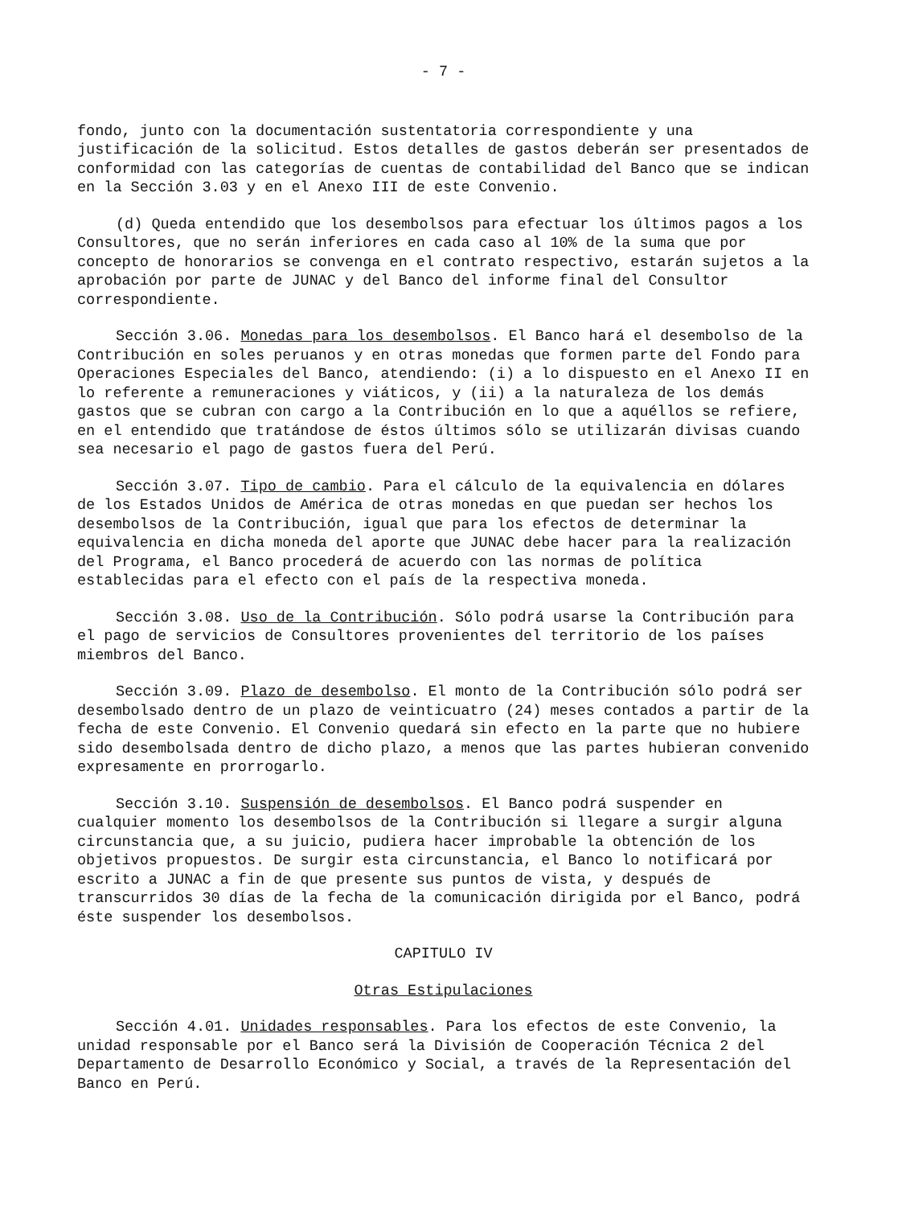- 7 -
fondo, junto con la documentación sustentatoria correspondiente y una justificación de la solicitud. Estos detalles de gastos deberán ser presentados de conformidad con las categorías de cuentas de contabilidad del Banco que se indican en la Sección 3.03 y en el Anexo III de este Convenio.
(d) Queda entendido que los desembolsos para efectuar los últimos pagos a los Consultores, que no serán inferiores en cada caso al 10% de la suma que por concepto de honorarios se convenga en el contrato respectivo, estarán sujetos a la aprobación por parte de JUNAC y del Banco del informe final del Consultor correspondiente.
Sección 3.06. Monedas para los desembolsos. El Banco hará el desembolso de la Contribución en soles peruanos y en otras monedas que formen parte del Fondo para Operaciones Especiales del Banco, atendiendo: (i) a lo dispuesto en el Anexo II en lo referente a remuneraciones y viáticos, y (ii) a la naturaleza de los demás gastos que se cubran con cargo a la Contribución en lo que a aquéllos se refiere, en el entendido que tratándose de éstos últimos sólo se utilizarán divisas cuando sea necesario el pago de gastos fuera del Perú.
Sección 3.07. Tipo de cambio. Para el cálculo de la equivalencia en dólares de los Estados Unidos de América de otras monedas en que puedan ser hechos los desembolsos de la Contribución, igual que para los efectos de determinar la equivalencia en dicha moneda del aporte que JUNAC debe hacer para la realización del Programa, el Banco procederá de acuerdo con las normas de política establecidas para el efecto con el país de la respectiva moneda.
Sección 3.08. Uso de la Contribución. Sólo podrá usarse la Contribución para el pago de servicios de Consultores provenientes del territorio de los países miembros del Banco.
Sección 3.09. Plazo de desembolso. El monto de la Contribución sólo podrá ser desembolsado dentro de un plazo de veinticuatro (24) meses contados a partir de la fecha de este Convenio. El Convenio quedará sin efecto en la parte que no hubiere sido desembolsada dentro de dicho plazo, a menos que las partes hubieran convenido expresamente en prorrogarlo.
Sección 3.10. Suspensión de desembolsos. El Banco podrá suspender en cualquier momento los desembolsos de la Contribución si llegare a surgir alguna circunstancia que, a su juicio, pudiera hacer improbable la obtención de los objetivos propuestos. De surgir esta circunstancia, el Banco lo notificará por escrito a JUNAC a fin de que presente sus puntos de vista, y después de transcurridos 30 días de la fecha de la comunicación dirigida por el Banco, podrá éste suspender los desembolsos.
CAPITULO IV
Otras Estipulaciones
Sección 4.01. Unidades responsables. Para los efectos de este Convenio, la unidad responsable por el Banco será la División de Cooperación Técnica 2 del Departamento de Desarrollo Económico y Social, a través de la Representación del Banco en Perú.